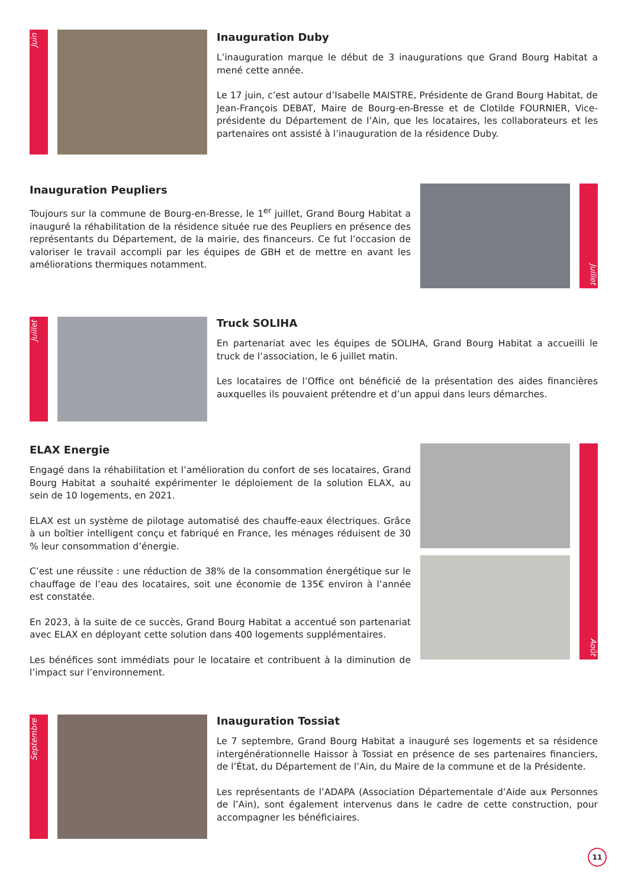Juin
Inauguration Duby
L’inauguration marque le début de 3 inaugurations que Grand Bourg Habitat a mené cette année.
Le 17 juin, c’est autour d’Isabelle MAISTRE, Présidente de Grand Bourg Habitat, de Jean-François DEBAT, Maire de Bourg-en-Bresse et de Clotilde FOURNIER, Vice-présidente du Département de l’Ain, que les locataires, les collaborateurs et les partenaires ont assisté à l’inauguration de la résidence Duby.
Inauguration Peupliers
Toujours sur la commune de Bourg-en-Bresse, le 1<sup>er</sup> juillet, Grand Bourg Habitat a inauguré la réhabilitation de la résidence située rue des Peupliers en présence des représentants du Département, de la mairie, des financeurs. Ce fut l’occasion de valoriser le travail accompli par les équipes de GBH et de mettre en avant les améliorations thermiques notamment.
Juillet
Juillet
Truck SOLIHA
En partenariat avec les équipes de SOLIHA, Grand Bourg Habitat a accueilli le truck de l’association, le 6 juillet matin.
Les locataires de l’Office ont bénéficié de la présentation des aides financières auxquelles ils pouvaient prétendre et d’un appui dans leurs démarches.
ELAX Energie
Engagé dans la réhabilitation et l’amélioration du confort de ses locataires, Grand Bourg Habitat a souhaité expérimenter le déploiement de la solution ELAX, au sein de 10 logements, en 2021.
ELAX est un système de pilotage automatisé des chauffe-eaux électriques. Grâce à un boîtier intelligent conçu et fabriqué en France, les ménages réduisent de 30 % leur consommation d’énergie.
C’est une réussite : une réduction de 38% de la consommation énergétique sur le chauffage de l’eau des locataires, soit une économie de 135€ environ à l’année est constatée.
En 2023, à la suite de ce succès, Grand Bourg Habitat a accentué son partenariat avec ELAX en déployant cette solution dans 400 logements supplémentaires.
Les bénéfices sont immédiats pour le locataire et contribuent à la diminution de l’impact sur l’environnement.
Août
Septembre
Inauguration Tossiat
Le 7 septembre, Grand Bourg Habitat a inauguré ses logements et sa résidence intergénérationnelle Haissor à Tossiat en présence de ses partenaires financiers, de l’État, du Département de l’Ain, du Maire de la commune et de la Présidente.
Les représentants de l’ADAPA (Association Départementale d’Aide aux Personnes de l’Ain), sont également intervenus dans le cadre de cette construction, pour accompagner les bénéficiaires.
11